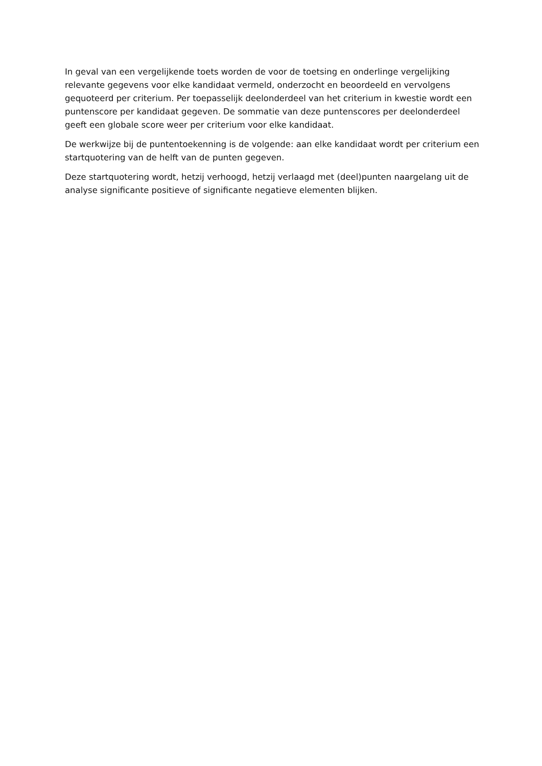In geval van een vergelijkende toets worden de voor de toetsing en onderlinge vergelijking relevante gegevens voor elke kandidaat vermeld, onderzocht en beoordeeld en vervolgens gequoteerd per criterium. Per toepasselijk deelonderdeel van het criterium in kwestie wordt een puntenscore per kandidaat gegeven. De sommatie van deze puntenscores per deelonderdeel geeft een globale score weer per criterium voor elke kandidaat.
De werkwijze bij de puntentoekenning is de volgende: aan elke kandidaat wordt per criterium een startquotering van de helft van de punten gegeven.
Deze startquotering wordt, hetzij verhoogd, hetzij verlaagd met (deel)punten naargelang uit de analyse significante positieve of significante negatieve elementen blijken.